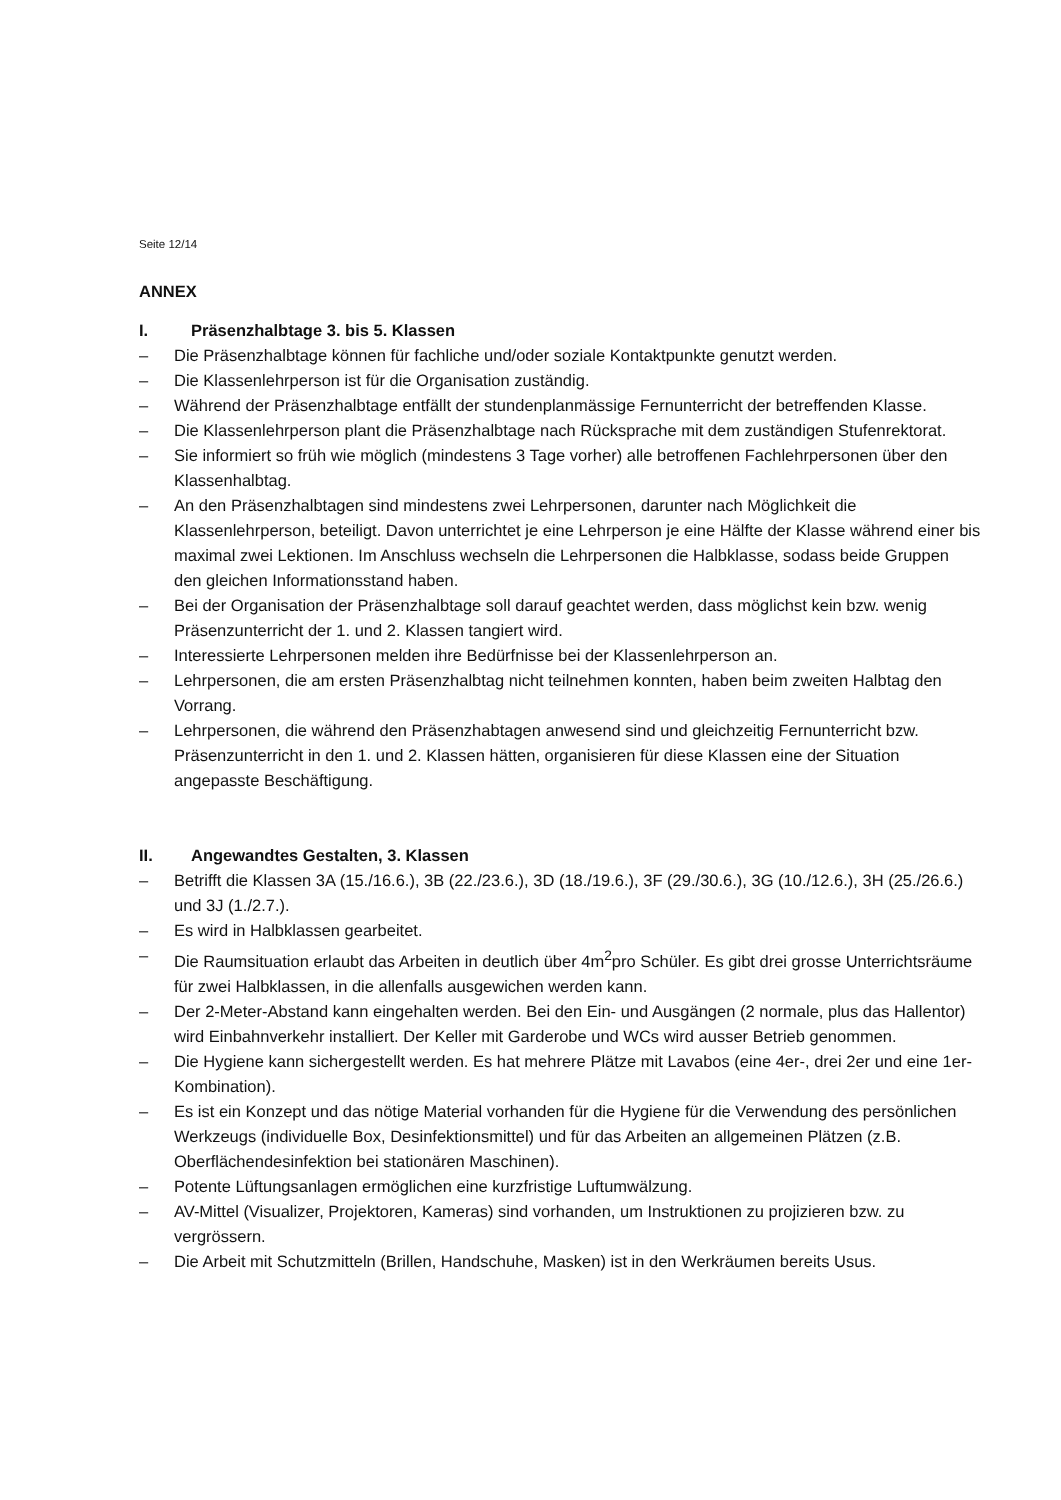Seite 12/14
ANNEX
I. Präsenzhalbtage 3. bis 5. Klassen
– Die Präsenzhalbtage können für fachliche und/oder soziale Kontaktpunkte genutzt werden.
– Die Klassenlehrperson ist für die Organisation zuständig.
– Während der Präsenzhalbtage entfällt der stundenplanmässige Fernunterricht der betreffenden Klasse.
– Die Klassenlehrperson plant die Präsenzhalbtage nach Rücksprache mit dem zuständigen Stufenrektorat.
– Sie informiert so früh wie möglich (mindestens 3 Tage vorher) alle betroffenen Fachlehrpersonen über den Klassenhalbtag.
– An den Präsenzhalbtagen sind mindestens zwei Lehrpersonen, darunter nach Möglichkeit die Klassenlehrperson, beteiligt. Davon unterrichtet je eine Lehrperson je eine Hälfte der Klasse während einer bis maximal zwei Lektionen. Im Anschluss wechseln die Lehrpersonen die Halbklasse, sodass beide Gruppen den gleichen Informationsstand haben.
– Bei der Organisation der Präsenzhalbtage soll darauf geachtet werden, dass möglichst kein bzw. wenig Präsenzunterricht der 1. und 2. Klassen tangiert wird.
– Interessierte Lehrpersonen melden ihre Bedürfnisse bei der Klassenlehrperson an.
– Lehrpersonen, die am ersten Präsenzhalbtag nicht teilnehmen konnten, haben beim zweiten Halbtag den Vorrang.
– Lehrpersonen, die während den Präsenzhabtagen anwesend sind und gleichzeitig Fernunterricht bzw. Präsenzunterricht in den 1. und 2. Klassen hätten, organisieren für diese Klassen eine der Situation angepasste Beschäftigung.
II. Angewandtes Gestalten, 3. Klassen
– Betrifft die Klassen 3A (15./16.6.), 3B (22./23.6.), 3D (18./19.6.), 3F (29./30.6.), 3G (10./12.6.), 3H (25./26.6.) und 3J (1./2.7.).
– Es wird in Halbklassen gearbeitet.
– Die Raumsituation erlaubt das Arbeiten in deutlich über 4m<sup>2</sup>pro Schüler. Es gibt drei grosse Unterrichtsräume für zwei Halbklassen, in die allenfalls ausgewichen werden kann.
– Der 2-Meter-Abstand kann eingehalten werden. Bei den Ein- und Ausgängen (2 normale, plus das Hallentor) wird Einbahnverkehr installiert. Der Keller mit Garderobe und WCs wird ausser Betrieb genommen.
– Die Hygiene kann sichergestellt werden. Es hat mehrere Plätze mit Lavabos (eine 4er-, drei 2er und eine 1er-Kombination).
– Es ist ein Konzept und das nötige Material vorhanden für die Hygiene für die Verwendung des persönlichen Werkzeugs (individuelle Box, Desinfektionsmittel) und für das Arbeiten an allgemeinen Plätzen (z.B. Oberflächendesinfektion bei stationären Maschinen).
– Potente Lüftungsanlagen ermöglichen eine kurzfristige Luftumwälzung.
– AV-Mittel (Visualizer, Projektoren, Kameras) sind vorhanden, um Instruktionen zu projizieren bzw. zu vergrössern.
– Die Arbeit mit Schutzmitteln (Brillen, Handschuhe, Masken) ist in den Werkräumen bereits Usus.